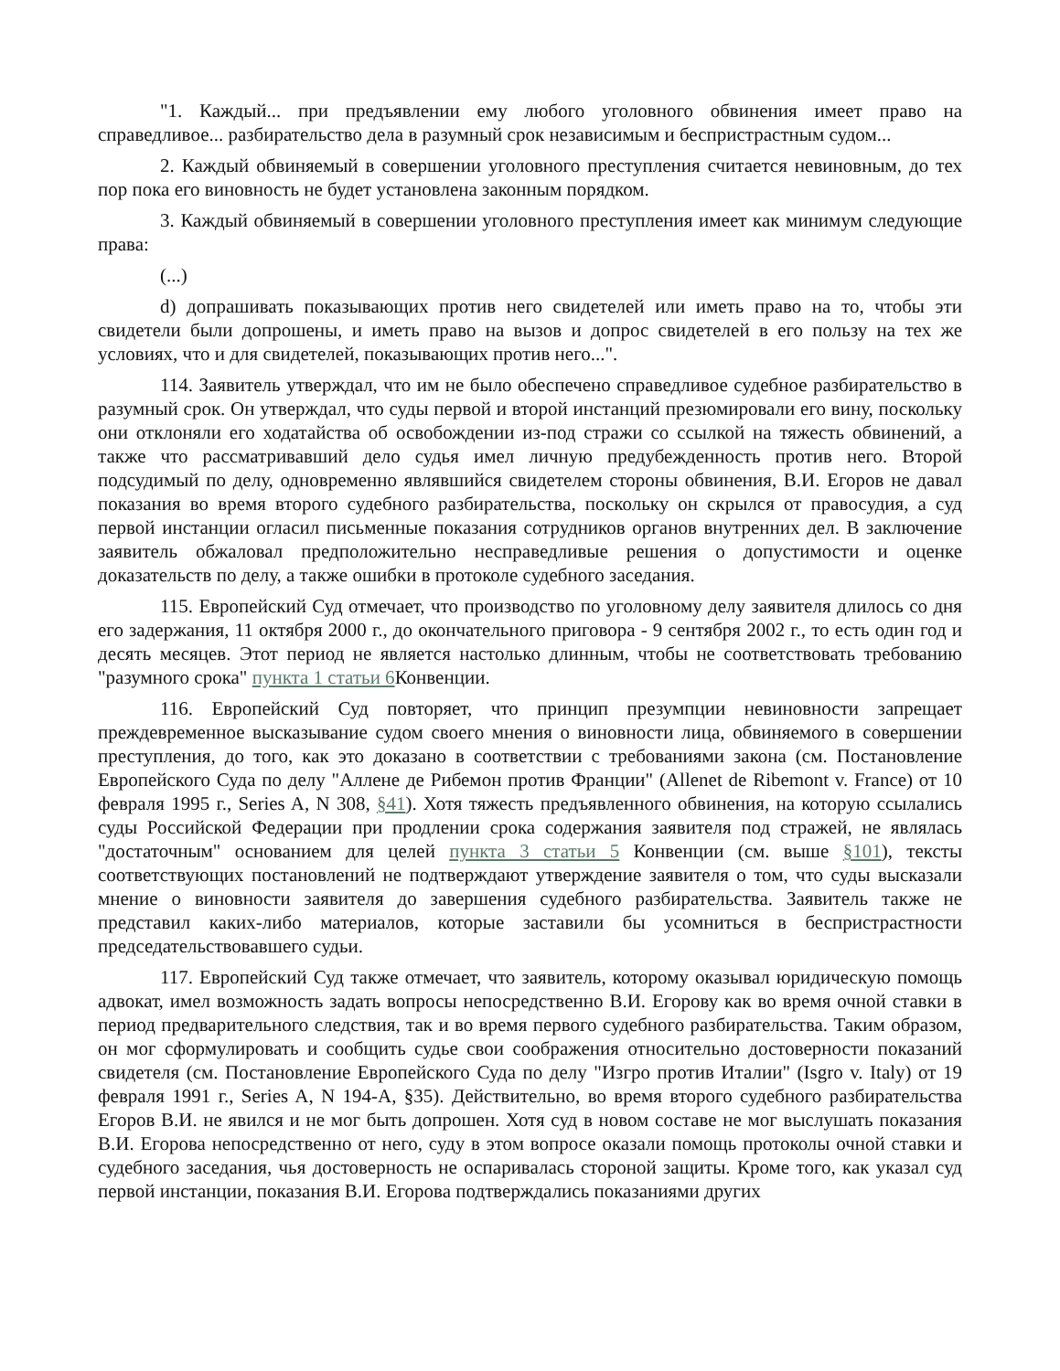"1. Каждый... при предъявлении ему любого уголовного обвинения имеет право на справедливое... разбирательство дела в разумный срок независимым и беспристрастным судом...
2. Каждый обвиняемый в совершении уголовного преступления считается невиновным, до тех пор пока его виновность не будет установлена законным порядком.
3. Каждый обвиняемый в совершении уголовного преступления имеет как минимум следующие права:
(...)
d) допрашивать показывающих против него свидетелей или иметь право на то, чтобы эти свидетели были допрошены, и иметь право на вызов и допрос свидетелей в его пользу на тех же условиях, что и для свидетелей, показывающих против него...".
114. Заявитель утверждал, что им не было обеспечено справедливое судебное разбирательство в разумный срок. Он утверждал, что суды первой и второй инстанций презюмировали его вину, поскольку они отклоняли его ходатайства об освобождении из-под стражи со ссылкой на тяжесть обвинений, а также что рассматривавший дело судья имел личную предубежденность против него. Второй подсудимый по делу, одновременно являвшийся свидетелем стороны обвинения, В.И. Егоров не давал показания во время второго судебного разбирательства, поскольку он скрылся от правосудия, а суд первой инстанции огласил письменные показания сотрудников органов внутренних дел. В заключение заявитель обжаловал предположительно несправедливые решения о допустимости и оценке доказательств по делу, а также ошибки в протоколе судебного заседания.
115. Европейский Суд отмечает, что производство по уголовному делу заявителя длилось со дня его задержания, 11 октября 2000 г., до окончательного приговора - 9 сентября 2002 г., то есть один год и десять месяцев. Этот период не является настолько длинным, чтобы не соответствовать требованию "разумного срока" пункта 1 статьи 6 Конвенции.
116. Европейский Суд повторяет, что принцип презумпции невиновности запрещает преждевременное высказывание судом своего мнения о виновности лица, обвиняемого в совершении преступления, до того, как это доказано в соответствии с требованиями закона (см. Постановление Европейского Суда по делу "Аллене де Рибемон против Франции" (Allenet de Ribemont v. France) от 10 февраля 1995 г., Series A, N 308, §41). Хотя тяжесть предъявленного обвинения, на которую ссылались суды Российской Федерации при продлении срока содержания заявителя под стражей, не являлась "достаточным" основанием для целей пункта 3 статьи 5 Конвенции (см. выше §101), тексты соответствующих постановлений не подтверждают утверждение заявителя о том, что суды высказали мнение о виновности заявителя до завершения судебного разбирательства. Заявитель также не представил каких-либо материалов, которые заставили бы усомниться в беспристрастности председательствовавшего судьи.
117. Европейский Суд также отмечает, что заявитель, которому оказывал юридическую помощь адвокат, имел возможность задать вопросы непосредственно В.И. Егорову как во время очной ставки в период предварительного следствия, так и во время первого судебного разбирательства. Таким образом, он мог сформулировать и сообщить судье свои соображения относительно достоверности показаний свидетеля (см. Постановление Европейского Суда по делу "Изгро против Италии" (Isgro v. Italy) от 19 февраля 1991 г., Series A, N 194-A, §35). Действительно, во время второго судебного разбирательства Егоров В.И. не явился и не мог быть допрошен. Хотя суд в новом составе не мог выслушать показания В.И. Егорова непосредственно от него, суду в этом вопросе оказали помощь протоколы очной ставки и судебного заседания, чья достоверность не оспаривалась стороной защиты. Кроме того, как указал суд первой инстанции, показания В.И. Егорова подтверждались показаниями других